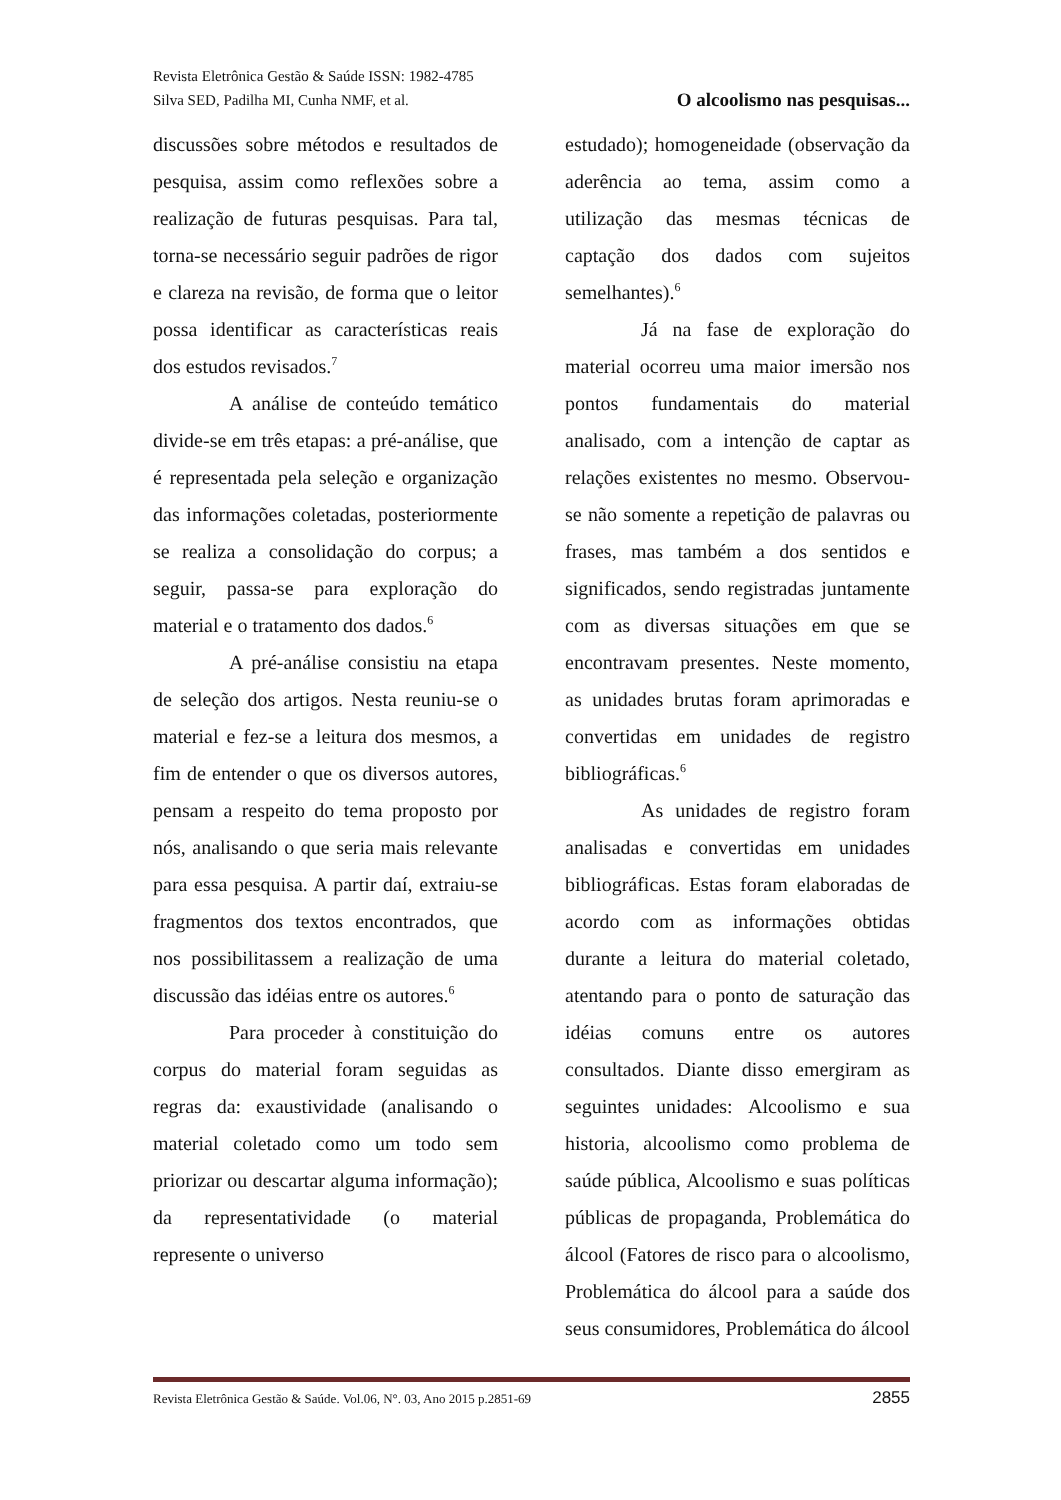Revista Eletrônica Gestão & Saúde ISSN: 1982-4785
Silva SED, Padilha MI, Cunha NMF, et al. O alcoolismo nas pesquisas...
discussões sobre métodos e resultados de pesquisa, assim como reflexões sobre a realização de futuras pesquisas. Para tal, torna-se necessário seguir padrões de rigor e clareza na revisão, de forma que o leitor possa identificar as características reais dos estudos revisados.<sup>7</sup>
A análise de conteúdo temático divide-se em três etapas: a pré-análise, que é representada pela seleção e organização das informações coletadas, posteriormente se realiza a consolidação do corpus; a seguir, passa-se para exploração do material e o tratamento dos dados.<sup>6</sup>
A pré-análise consistiu na etapa de seleção dos artigos. Nesta reuniu-se o material e fez-se a leitura dos mesmos, a fim de entender o que os diversos autores, pensam a respeito do tema proposto por nós, analisando o que seria mais relevante para essa pesquisa. A partir daí, extraiu-se fragmentos dos textos encontrados, que nos possibilitassem a realização de uma discussão das idéias entre os autores.<sup>6</sup>
Para proceder à constituição do corpus do material foram seguidas as regras da: exaustividade (analisando o material coletado como um todo sem priorizar ou descartar alguma informação); da representatividade (o material represente o universo
estudado); homogeneidade (observação da aderência ao tema, assim como a utilização das mesmas técnicas de captação dos dados com sujeitos semelhantes).<sup>6</sup>
Já na fase de exploração do material ocorreu uma maior imersão nos pontos fundamentais do material analisado, com a intenção de captar as relações existentes no mesmo. Observou-se não somente a repetição de palavras ou frases, mas também a dos sentidos e significados, sendo registradas juntamente com as diversas situações em que se encontravam presentes. Neste momento, as unidades brutas foram aprimoradas e convertidas em unidades de registro bibliográficas.<sup>6</sup>
As unidades de registro foram analisadas e convertidas em unidades bibliográficas. Estas foram elaboradas de acordo com as informações obtidas durante a leitura do material coletado, atentando para o ponto de saturação das idéias comuns entre os autores consultados. Diante disso emergiram as seguintes unidades: Alcoolismo e sua historia, alcoolismo como problema de saúde pública, Alcoolismo e suas políticas públicas de propaganda, Problemática do álcool (Fatores de risco para o alcoolismo, Problemática do álcool para a saúde dos seus consumidores, Problemática do álcool
Revista Eletrônica Gestão & Saúde. Vol.06, N°. 03, Ano 2015 p.2851-69 2855